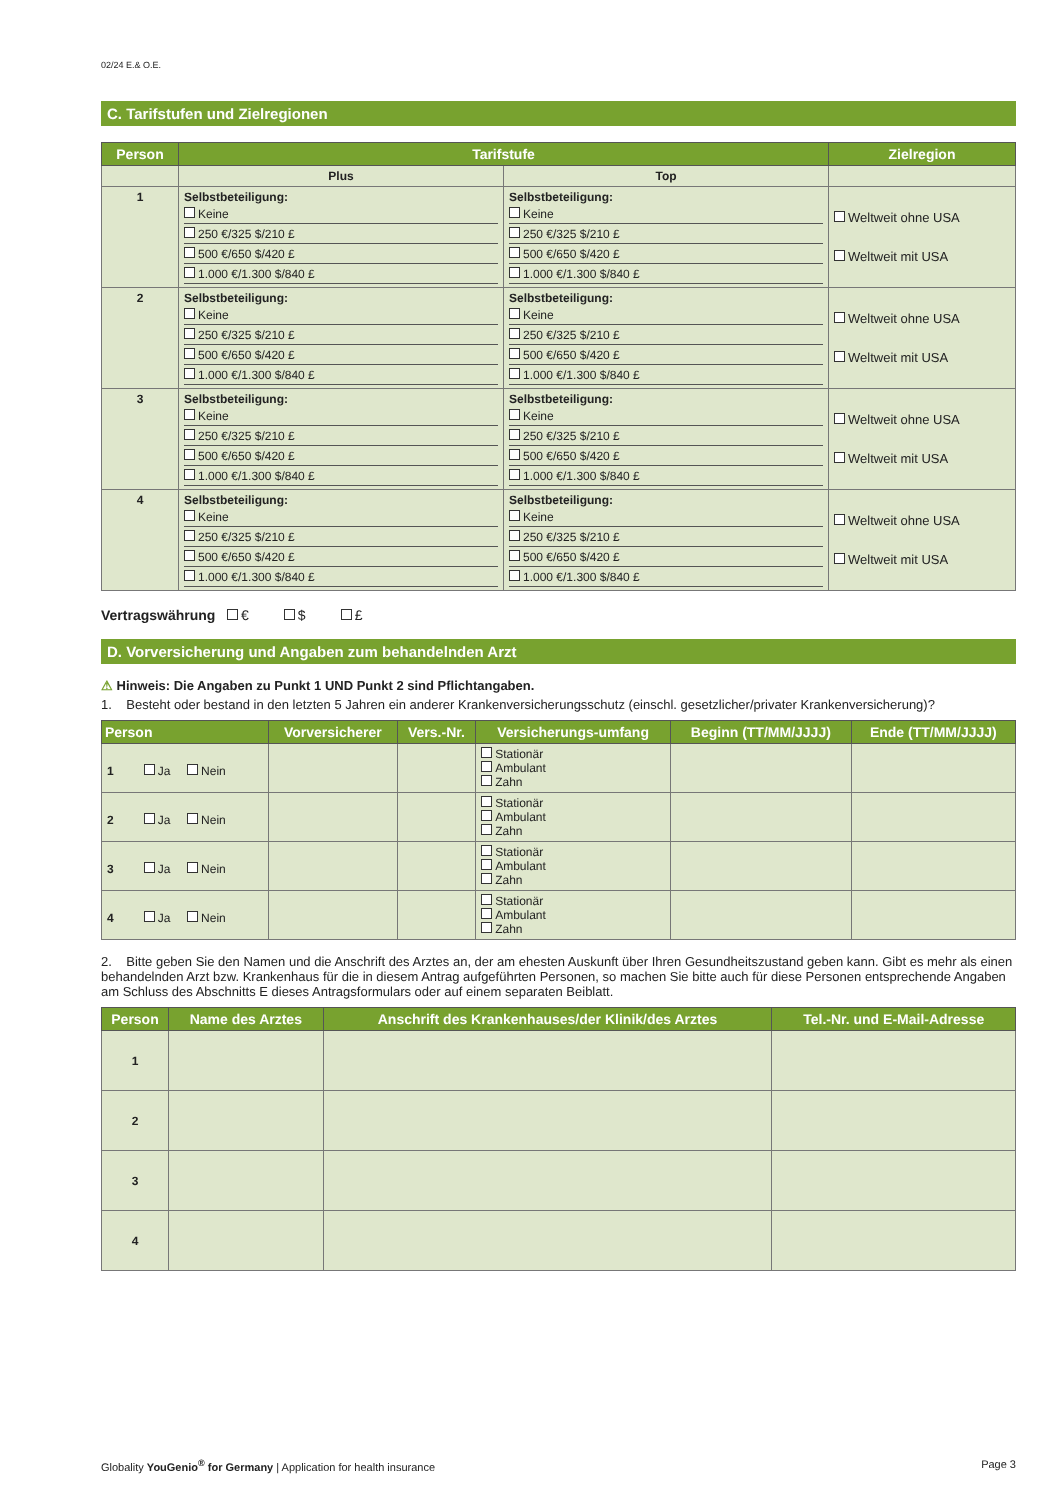02/24 E.& O.E.
C. Tarifstufen und Zielregionen
| Person | Tarifstufe | | Zielregion |
| --- | --- | --- | --- |
| | Plus | Top | |
| 1 | Selbstbeteiligung: Keine 250 €/325 $/210 £ 500 €/650 $/420 £ 1.000 €/1.300 $/840 £ | Selbstbeteiligung: Keine 250 €/325 $/210 £ 500 €/650 $/420 £ 1.000 €/1.300 $/840 £ | Weltweit ohne USA Weltweit mit USA |
| 2 | Selbstbeteiligung: Keine 250 €/325 $/210 £ 500 €/650 $/420 £ 1.000 €/1.300 $/840 £ | Selbstbeteiligung: Keine 250 €/325 $/210 £ 500 €/650 $/420 £ 1.000 €/1.300 $/840 £ | Weltweit ohne USA Weltweit mit USA |
| 3 | Selbstbeteiligung: Keine 250 €/325 $/210 £ 500 €/650 $/420 £ 1.000 €/1.300 $/840 £ | Selbstbeteiligung: Keine 250 €/325 $/210 £ 500 €/650 $/420 £ 1.000 €/1.300 $/840 £ | Weltweit ohne USA Weltweit mit USA |
| 4 | Selbstbeteiligung: Keine 250 €/325 $/210 £ 500 €/650 $/420 £ 1.000 €/1.300 $/840 £ | Selbstbeteiligung: Keine 250 €/325 $/210 £ 500 €/650 $/420 £ 1.000 €/1.300 $/840 £ | Weltweit ohne USA Weltweit mit USA |
Vertragswährung € $ £
D. Vorversicherung und Angaben zum behandelnden Arzt
⚠ Hinweis: Die Angaben zu Punkt 1 UND Punkt 2 sind Pflichtangaben.
1. Besteht oder bestand in den letzten 5 Jahren ein anderer Krankenversicherungsschutz (einschl. gesetzlicher/privater Krankenversicherung)?
| Person | Vorversicherer | Vers.-Nr. | Versicherungs-umfang | Beginn (TT/MM/JJJJ) | Ende (TT/MM/JJJJ) |
| --- | --- | --- | --- | --- | --- |
| 1 Ja Nein | | | Stationär Ambulant Zahn | | |
| 2 Ja Nein | | | Stationär Ambulant Zahn | | |
| 3 Ja Nein | | | Stationär Ambulant Zahn | | |
| 4 Ja Nein | | | Stationär Ambulant Zahn | | |
2. Bitte geben Sie den Namen und die Anschrift des Arztes an, der am ehesten Auskunft über Ihren Gesundheitszustand geben kann. Gibt es mehr als einen behandelnden Arzt bzw. Krankenhaus für die in diesem Antrag aufgeführten Personen, so machen Sie bitte auch für diese Personen entsprechende Angaben am Schluss des Abschnitts E dieses Antragsformulars oder auf einem separaten Beiblatt.
| Person | Name des Arztes | Anschrift des Krankenhauses/der Klinik/des Arztes | Tel.-Nr. und E-Mail-Adresse |
| --- | --- | --- | --- |
| 1 | | | |
| 2 | | | |
| 3 | | | |
| 4 | | | |
Globality YouGenio<sup>®</sup> for Germany | Application for health insurance Page 3